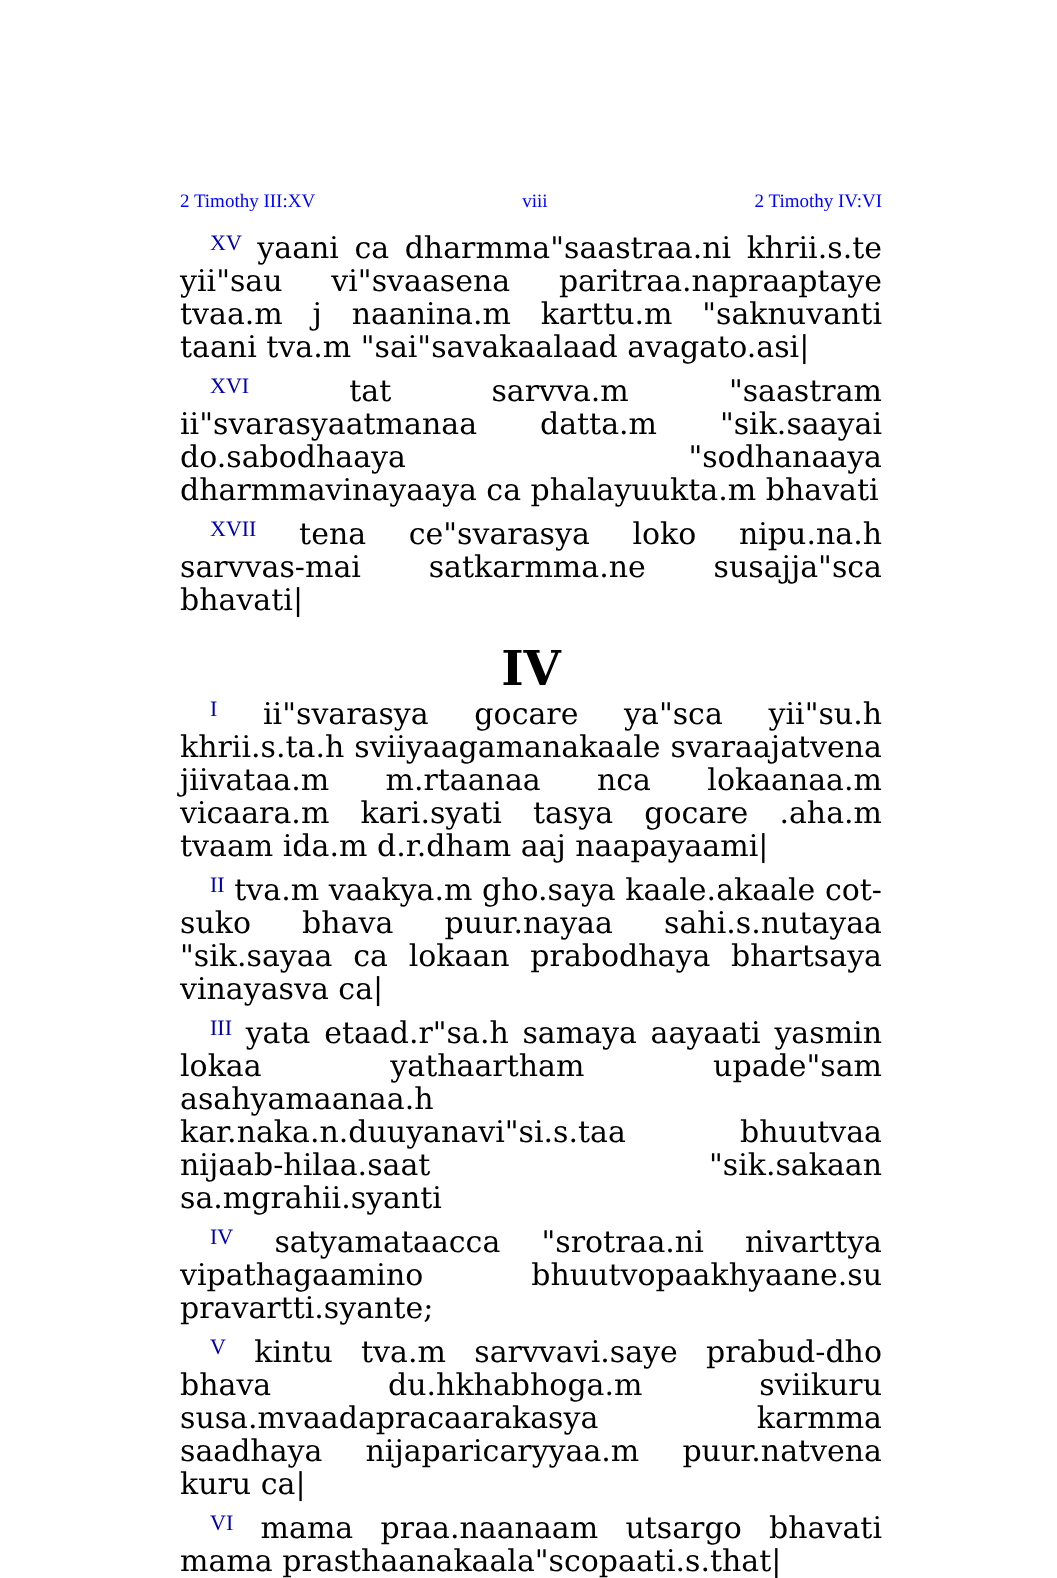2 Timothy III:XV viii 2 Timothy IV:VI
<sup>XV</sup> yaani ca dharmma"saastraa.ni khrii.s.te yii"sau vi"svaasena paritraa.napraaptaye tvaa.m j naanina.m karttu.m "saknuvanti taani tva.m "sai"savakaalaad avagato.asi|
<sup>XVI</sup> tat sarvva.m "saastram ii"svarasyaatmanaa datta.m "sik.saayai do.sabodhaaya "sodhanaaya dharmmavinayaaya ca phalayuukta.m bhavati
<sup>XVII</sup> tena ce"svarasya loko nipu.na.h sarvvas-mai satkarmma.ne susajja"sca bhavati|
IV
<sup>I</sup> ii"svarasya gocare ya"sca yii"su.h khrii.s.ta.h sviiyaagamanakaale svaraajatvena jiivataa.m m.rtaanaa nca lokaanaa.m vicaara.m kari.syati tasya gocare .aha.m tvaam ida.m d.r.dham aaj naapayaami|
<sup>II</sup> tva.m vaakya.m gho.saya kaale.akaale cot-suko bhava puur.nayaa sahi.s.nutayaa "sik.sayaa ca lokaan prabodhaya bhartsaya vinayasva ca|
<sup>III</sup> yata etaad.r"sa.h samaya aayaati yasmin lokaa yathaartham upade"sam asahyamaanaa.h kar.naka.n.duuyanavi"si.s.taa bhuutvaa nijaab-hilaa.saat "sik.sakaan sa.mgrahii.syanti
<sup>IV</sup> satyamataacca "srotraa.ni nivarttya vipathagaamino bhuutvopaakhyaane.su pravartti.syante;
<sup>V</sup> kintu tva.m sarvvavi.saye prabud-dho bhava du.hkhabhoga.m sviikuru susa.mvaadapracaarakasya karmma saadhaya nijaparicaryyaa.m puur.natvena kuru ca|
<sup>VI</sup> mama praa.naanaam utsargo bhavati mama prasthaanakaala"scopaati.s.that|